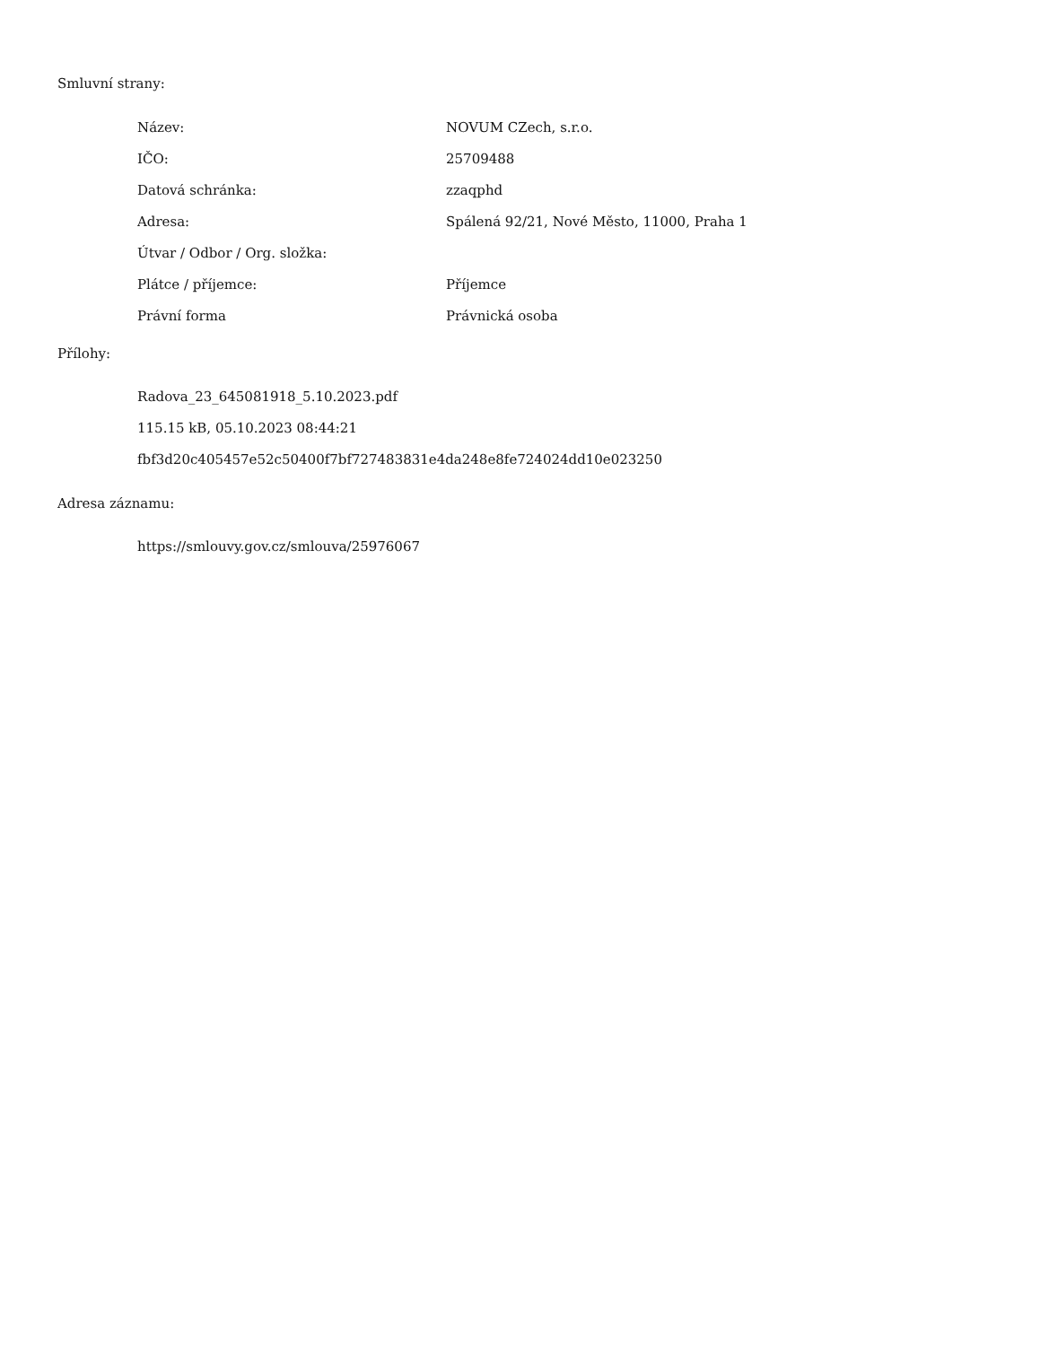Smluvní strany:
| Název: | NOVUM CZech, s.r.o. |
| IČO: | 25709488 |
| Datová schránka: | zzaqphd |
| Adresa: | Spálená 92/21, Nové Město, 11000, Praha 1 |
| Útvar / Odbor / Org. složka: | |
| Plátce / příjemce: | Příjemce |
| Právní forma | Právnická osoba |
Přílohy:
Radova_23_645081918_5.10.2023.pdf
115.15 kB, 05.10.2023 08:44:21
fbf3d20c405457e52c50400f7bf727483831e4da248e8fe724024dd10e023250
Adresa záznamu:
https://smlouvy.gov.cz/smlouva/25976067